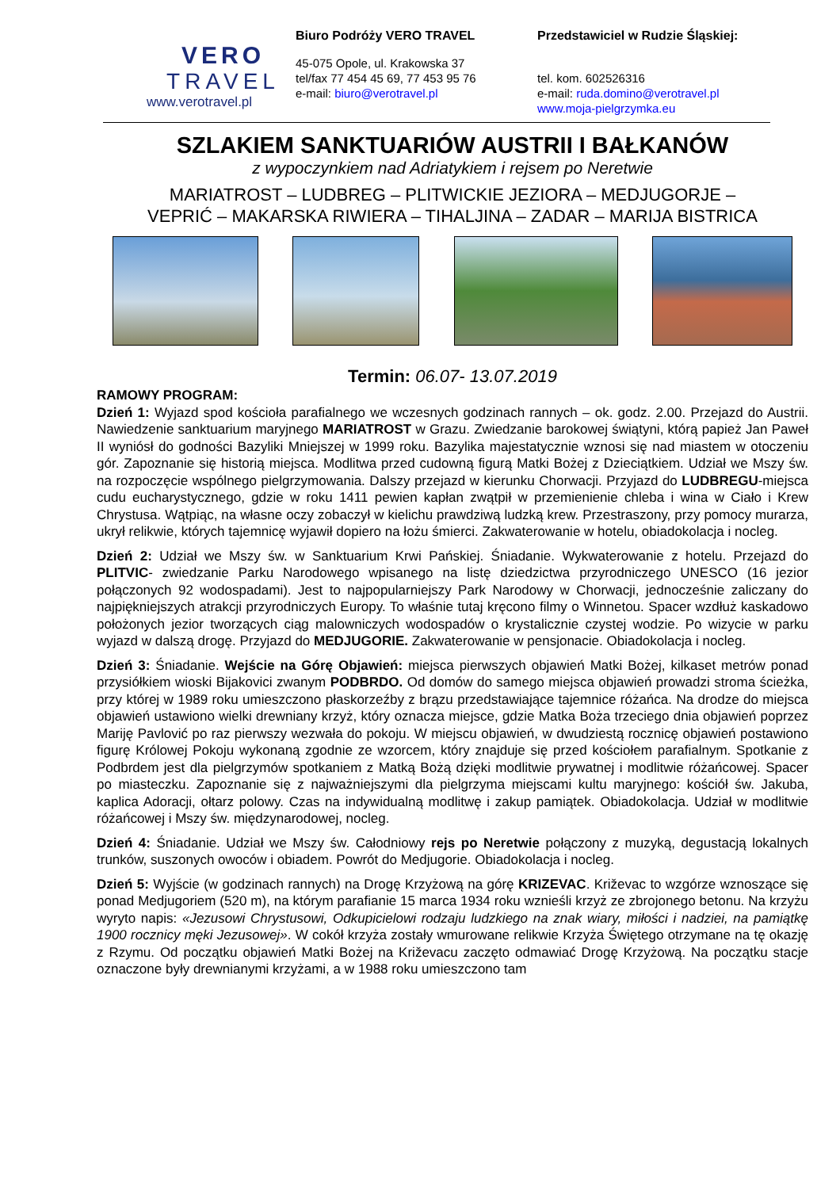VERO
TRAVEL
www.verotravel.pl
Biuro Podróży VERO TRAVEL
45-075 Opole, ul. Krakowska 37
tel/fax 77 454 45 69, 77 453 95 76
e-mail: biuro@verotravel.pl
Przedstawiciel w Rudzie Śląskiej:
tel. kom. 602526316
e-mail: ruda.domino@verotravel.pl
www.moja-pielgrzymka.eu
SZLAKIEM SANKTUARIÓW AUSTRII I BAŁKANÓW
z wypoczynkiem nad Adriatykiem i rejsem po Neretwie
MARIATROST – LUDBREG – PLITWICKIE JEZIORA – MEDJUGORJE –
VEPRIĆ – MAKARSKA RIWIERA – TIHALJINA – ZADAR – MARIJA BISTRICA
Termin: 06.07- 13.07.2019
RAMOWY PROGRAM:
Dzień 1: Wyjazd spod kościoła parafialnego we wczesnych godzinach rannych – ok. godz. 2.00. Przejazd do Austrii. Nawiedzenie sanktuarium maryjnego MARIATROST w Grazu. Zwiedzanie barokowej świątyni, którą papież Jan Paweł II wyniósł do godności Bazyliki Mniejszej w 1999 roku. Bazylika majestatycznie wznosi się nad miastem w otoczeniu gór. Zapoznanie się historią miejsca. Modlitwa przed cudowną figurą Matki Bożej z Dzieciątkiem. Udział we Mszy św. na rozpoczęcie wspólnego pielgrzymowania. Dalszy przejazd w kierunku Chorwacji. Przyjazd do LUDBREGU-miejsca cudu eucharystycznego, gdzie w roku 1411 pewien kapłan zwątpił w przemienienie chleba i wina w Ciało i Krew Chrystusa. Wątpiąc, na własne oczy zobaczył w kielichu prawdziwą ludzką krew. Przestraszony, przy pomocy murarza, ukrył relikwie, których tajemnicę wyjawił dopiero na łożu śmierci. Zakwaterowanie w hotelu, obiadokolacja i nocleg.
Dzień 2: Udział we Mszy św. w Sanktuarium Krwi Pańskiej. Śniadanie. Wykwaterowanie z hotelu. Przejazd do PLITVIC- zwiedzanie Parku Narodowego wpisanego na listę dziedzictwa przyrodniczego UNESCO (16 jezior połączonych 92 wodospadami). Jest to najpopularniejszy Park Narodowy w Chorwacji, jednocześnie zaliczany do najpiękniejszych atrakcji przyrodniczych Europy. To właśnie tutaj kręcono filmy o Winnetou. Spacer wzdłuż kaskadowo położonych jezior tworzących ciąg malowniczych wodospadów o krystalicznie czystej wodzie. Po wizycie w parku wyjazd w dalszą drogę. Przyjazd do MEDJUGORIE. Zakwaterowanie w pensjonacie. Obiadokolacja i nocleg.
Dzień 3: Śniadanie. Wejście na Górę Objawień: miejsca pierwszych objawień Matki Bożej, kilkaset metrów ponad przysiółkiem wioski Bijakovici zwanym PODBRDO. Od domów do samego miejsca objawień prowadzi stroma ścieżka, przy której w 1989 roku umieszczono płaskorzeźby z brązu przedstawiające tajemnice różańca. Na drodze do miejsca objawień ustawiono wielki drewniany krzyż, który oznacza miejsce, gdzie Matka Boża trzeciego dnia objawień poprzez Mariję Pavlović po raz pierwszy wezwała do pokoju. W miejscu objawień, w dwudziestą rocznicę objawień postawiono figurę Królowej Pokoju wykonaną zgodnie ze wzorcem, który znajduje się przed kościołem parafialnym. Spotkanie z Podbrdem jest dla pielgrzymów spotkaniem z Matką Bożą dzięki modlitwie prywatnej i modlitwie różańcowej. Spacer po miasteczku. Zapoznanie się z najważniejszymi dla pielgrzyma miejscami kultu maryjnego: kościół św. Jakuba, kaplica Adoracji, ołtarz polowy. Czas na indywidualną modlitwę i zakup pamiątek. Obiadokolacja. Udział w modlitwie różańcowej i Mszy św. międzynarodowej, nocleg.
Dzień 4: Śniadanie. Udział we Mszy św. Całodniowy rejs po Neretwie połączony z muzyką, degustacją lokalnych trunków, suszonych owoców i obiadem. Powrót do Medjugorie. Obiadokolacja i nocleg.
Dzień 5: Wyjście (w godzinach rannych) na Drogę Krzyżową na górę KRIZEVAC. Križevac to wzgórze wznoszące się ponad Medjugoriem (520 m), na którym parafianie 15 marca 1934 roku wznieśli krzyż ze zbrojonego betonu. Na krzyżu wyryto napis: «Jezusowi Chrystusowi, Odkupicielowi rodzaju ludzkiego na znak wiary, miłości i nadziei, na pamiątkę 1900 rocznicy męki Jezusowej». W cokół krzyża zostały wmurowane relikwie Krzyża Świętego otrzymane na tę okazję z Rzymu. Od początku objawień Matki Bożej na Križevacu zaczęto odmawiać Drogę Krzyżową. Na początku stacje oznaczone były drewnianymi krzyżami, a w 1988 roku umieszczono tam